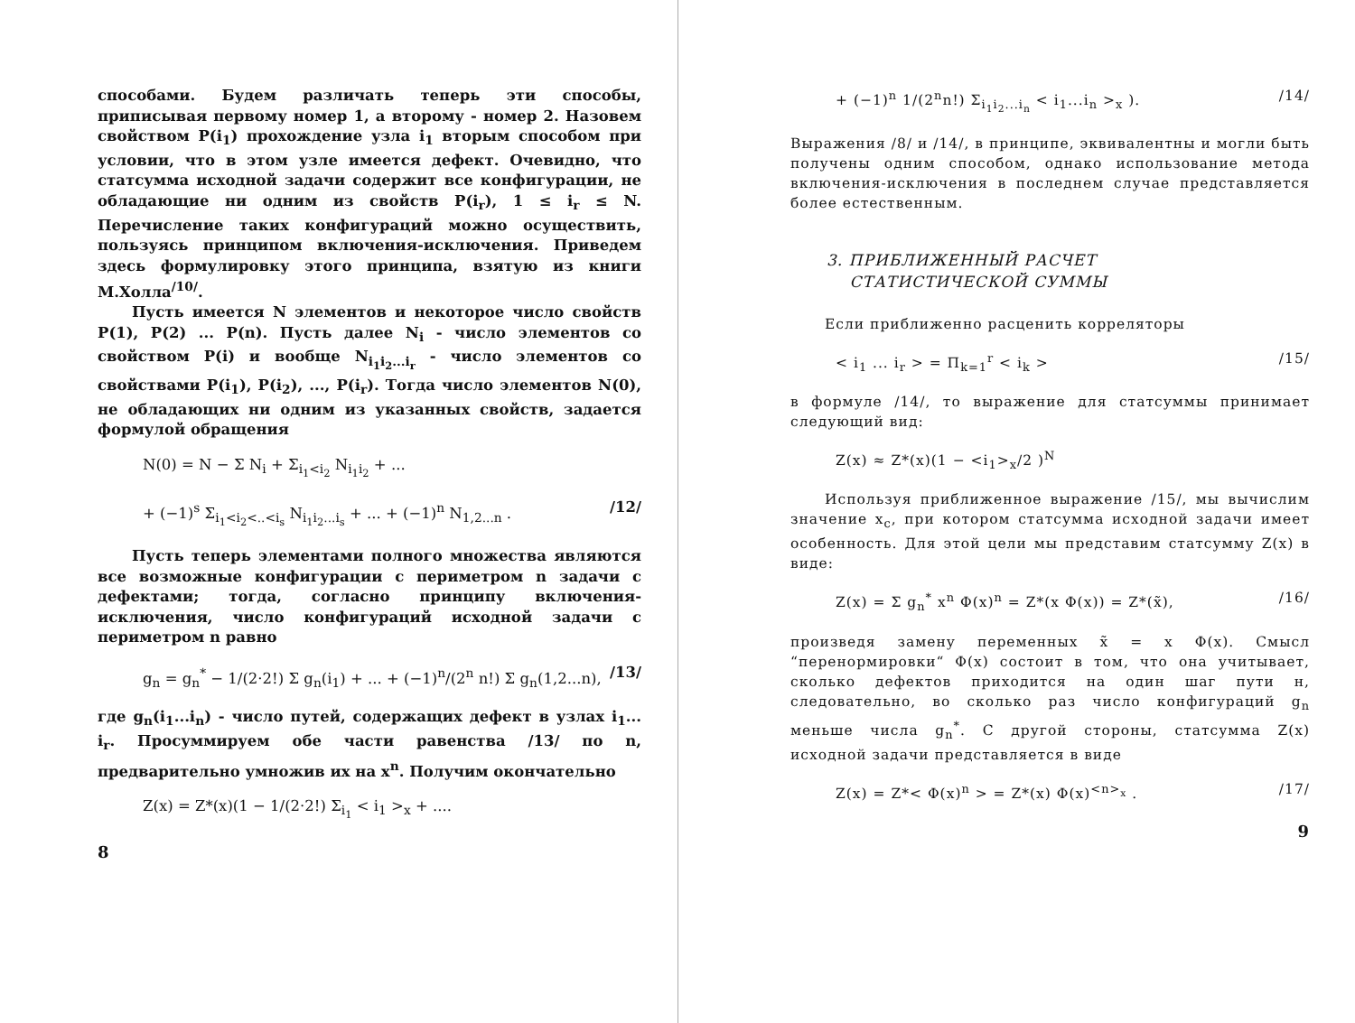способами. Будем различать теперь эти способы, приписывая первому номер 1, а второму - номер 2. Назовем свойством P(i<sub>1</sub>) прохождение узла i<sub>1</sub> вторым способом при условии, что в этом узле имеется дефект. Очевидно, что статсумма исходной задачи содержит все конфигурации, не обладающие ни одним из свойств P(i<sub>r</sub>), 1 ≤ i<sub>r</sub> ≤ N. Перечисление таких конфигураций можно осуществить, пользуясь принципом включения-исключения. Приведем здесь формулировку этого принципа, взятую из книги М.Холла<sup>/10/</sup>.
Пусть имеется N элементов и некоторое число свойств P(1), P(2) ... P(n). Пусть далее N<sub>i</sub> - число элементов со свойством P(i) и вообще N<sub>i<sub>1</sub>i<sub>2</sub>...i<sub>r</sub></sub> - число элементов со свойствами P(i<sub>1</sub>), P(i<sub>2</sub>), ..., P(i<sub>r</sub>). Тогда число элементов N(0), не обладающих ни одним из указанных свойств, задается формулой обращения
N(0) = N − Σ N<sub>i</sub> + Σ<sub>i<sub>1</sub><i<sub>2</sub></sub> N<sub>i<sub>1</sub>i<sub>2</sub></sub> + ...
+ (−1)<sup>s</sup> Σ<sub>i<sub>1</sub><i<sub>2</sub><..<i<sub>s</sub></sub> N<sub>i<sub>1</sub>i<sub>2</sub>...i<sub>s</sub></sub> + ... + (−1)<sup>n</sup> N<sub>1,2...n</sub> . /12/
Пусть теперь элементами полного множества являются все возможные конфигурации с периметром n задачи с дефектами; тогда, согласно принципу включения-исключения, число конфигураций исходной задачи с периметром n равно
g<sub>n</sub> = g<sub>n</sub><sup>*</sup> − 1/(2·2!) Σ g<sub>n</sub>(i<sub>1</sub>) + ... + (−1)<sup>n</sup>/(2<sup>n</sup> n!) Σ g<sub>n</sub>(1,2...n), /13/
где g<sub>n</sub>(i<sub>1</sub>...i<sub>n</sub>) - число путей, содержащих дефект в узлах i<sub>1</sub>... i<sub>r</sub>. Просуммируем обе части равенства /13/ по n, предварительно умножив их на x<sup>n</sup>. Получим окончательно
Z(x) = Z*(x)(1 − 1/(2·2!) Σ<sub>i<sub>1</sub></sub> < i<sub>1</sub> ><sub>x</sub> + ....
8
+ (−1)<sup>n</sup> 1/(2<sup>n</sup>n!) Σ<sub>i<sub>1</sub>i<sub>2</sub>...i<sub>n</sub></sub> < i<sub>1</sub>...i<sub>n</sub> ><sub>x</sub> ). /14/
Выражения /8/ и /14/, в принципе, эквивалентны и могли быть получены одним способом, однако использование метода включения-исключения в последнем случае представляется более естественным.
3. ПРИБЛИЖЕННЫЙ РАСЧЕТ
СТАТИСТИЧЕСКОЙ СУММЫ
Если приближенно расценить корреляторы
< i<sub>1</sub> ... i<sub>r</sub> > = Π<sub>k=1</sub><sup>r</sup> < i<sub>k</sub> > /15/
в формуле /14/, то выражение для статсуммы принимает следующий вид:
Z(x) ≈ Z*(x)(1 − <i<sub>1</sub>><sub>x</sub>/2 )<sup>N</sup>
Используя приближенное выражение /15/, мы вычислим значение x<sub>c</sub>, при котором статсумма исходной задачи имеет особенность. Для этой цели мы представим статсумму Z(x) в виде:
Z(x) = Σ g<sub>n</sub><sup>*</sup> x<sup>n</sup> Φ(x)<sup>n</sup> = Z*(x Φ(x)) = Z*(x̃), /16/
произведя замену переменных x̃ = x Φ(x). Смысл “перенормировки“ Φ(x) состоит в том, что она учитывает, сколько дефектов приходится на один шаг пути н, следовательно, во сколько раз число конфигураций g<sub>n</sub> меньше числа g<sub>n</sub><sup>*</sup>. С другой стороны, статсумма Z(x) исходной задачи представляется в виде
Z(x) = Z*< Φ(x)<sup>n</sup> > = Z*(x) Φ(x)<sup><n><sub>x</sub></sup> . /17/
9